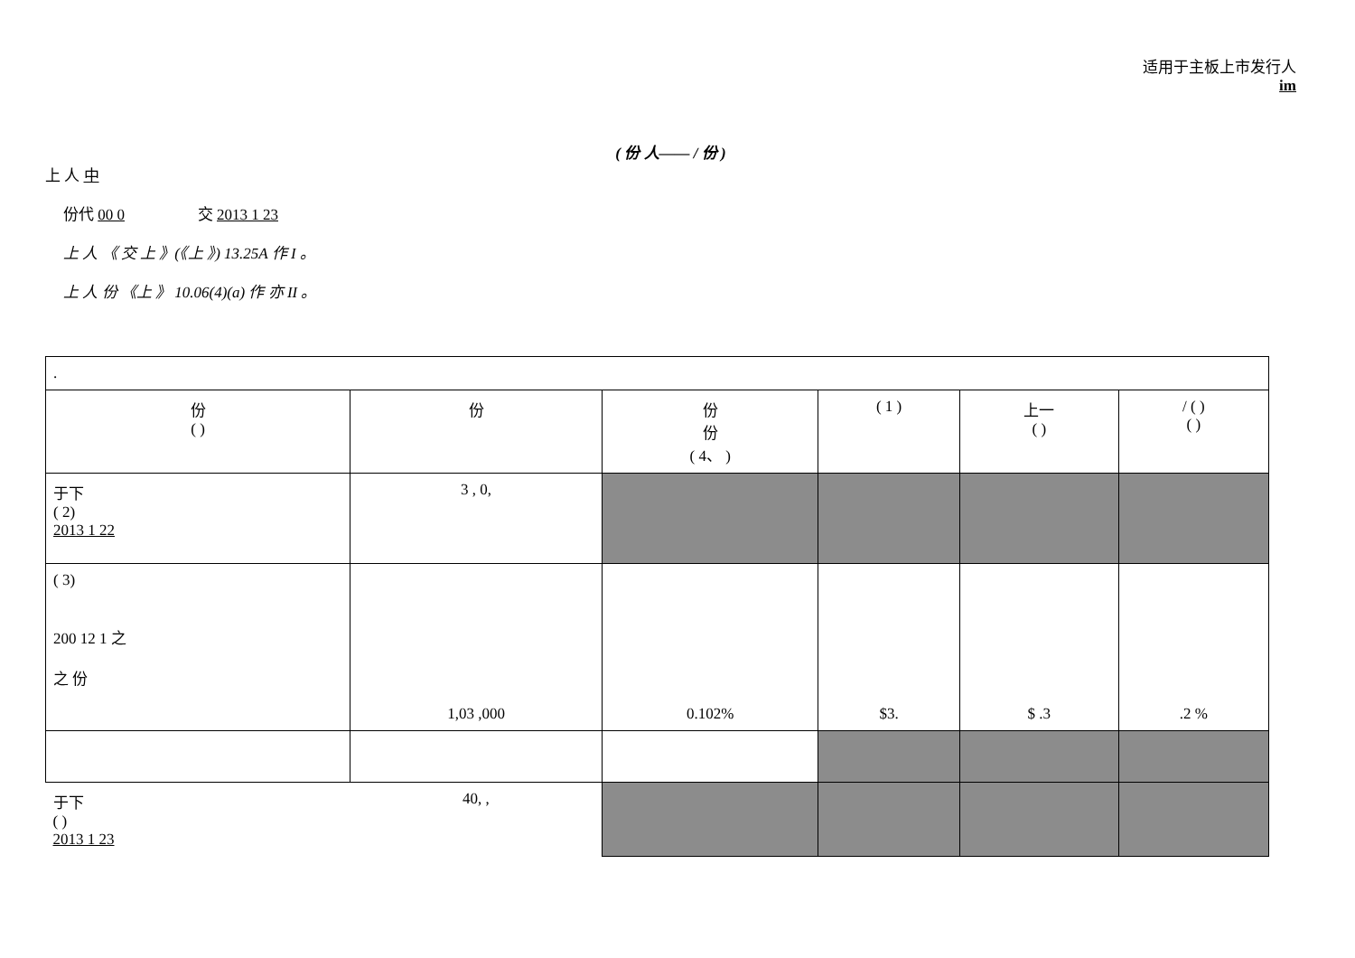适用于主板上市发行人
im
( 份 人—— / 份 )
上 人 中
份代 00 0 交 2013 1 23
上 人 《 交 上 》(《上 》) 13.25A 作 I 。
上 人 份 《上 》 10.06(4)(a) 作 亦 II 。
| . | | | | | |
| 份 ( ) | 份 | 份 份 ( 4、 ) | ( 1 ) | 上一 ( ) | / ( ) ( ) |
| 于下 ( 2) 2013 1 22 | 3 , 0, | | | | |
| ( 3) 200 12 1 之 之 份 | 1,03 ,000 | 0.102% | $3. | $ .3 | .2 % |
| 于下 ( ) 2013 1 23 | 40, , | | | | |